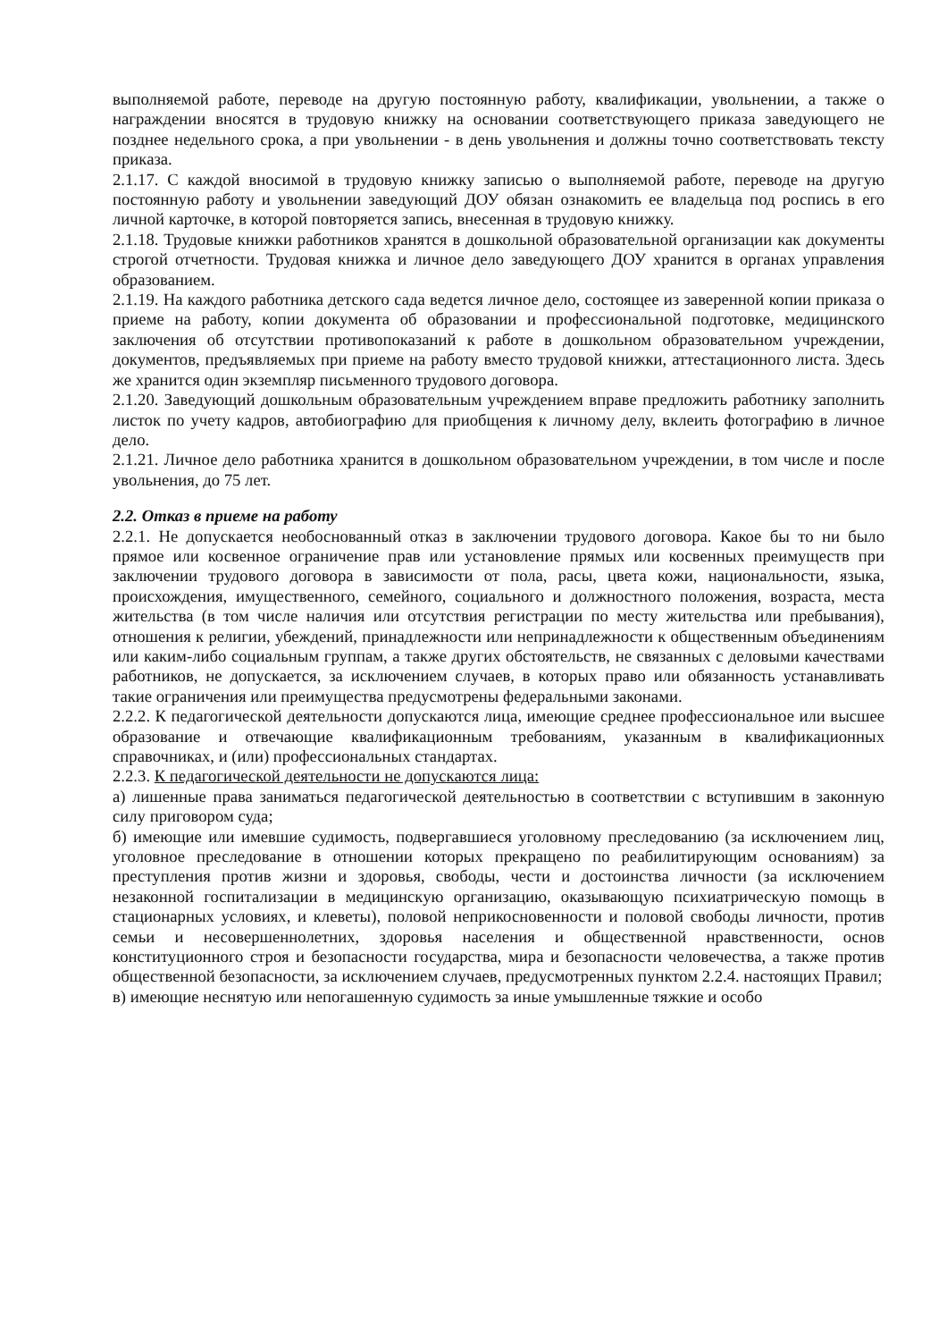выполняемой работе, переводе на другую постоянную работу, квалификации, увольнении, а также о награждении вносятся в трудовую книжку на основании соответствующего приказа заведующего не позднее недельного срока, а при увольнении - в день увольнения и должны точно соответствовать тексту приказа.
2.1.17. С каждой вносимой в трудовую книжку записью о выполняемой работе, переводе на другую постоянную работу и увольнении заведующий ДОУ обязан ознакомить ее владельца под роспись в его личной карточке, в которой повторяется запись, внесенная в трудовую книжку.
2.1.18. Трудовые книжки работников хранятся в дошкольной образовательной организации как документы строгой отчетности. Трудовая книжка и личное дело заведующего ДОУ хранится в органах управления образованием.
2.1.19. На каждого работника детского сада ведется личное дело, состоящее из заверенной копии приказа о приеме на работу, копии документа об образовании и профессиональной подготовке, медицинского заключения об отсутствии противопоказаний к работе в дошкольном образовательном учреждении, документов, предъявляемых при приеме на работу вместо трудовой книжки, аттестационного листа. Здесь же хранится один экземпляр письменного трудового договора.
2.1.20. Заведующий дошкольным образовательным учреждением вправе предложить работнику заполнить листок по учету кадров, автобиографию для приобщения к личному делу, вклеить фотографию в личное дело.
2.1.21. Личное дело работника хранится в дошкольном образовательном учреждении, в том числе и после увольнения, до 75 лет.
2.2. Отказ в приеме на работу
2.2.1. Не допускается необоснованный отказ в заключении трудового договора. Какое бы то ни было прямое или косвенное ограничение прав или установление прямых или косвенных преимуществ при заключении трудового договора в зависимости от пола, расы, цвета кожи, национальности, языка, происхождения, имущественного, семейного, социального и должностного положения, возраста, места жительства (в том числе наличия или отсутствия регистрации по месту жительства или пребывания), отношения к религии, убеждений, принадлежности или непринадлежности к общественным объединениям или каким-либо социальным группам, а также других обстоятельств, не связанных с деловыми качествами работников, не допускается, за исключением случаев, в которых право или обязанность устанавливать такие ограничения или преимущества предусмотрены федеральными законами.
2.2.2. К педагогической деятельности допускаются лица, имеющие среднее профессиональное или высшее образование и отвечающие квалификационным требованиям, указанным в квалификационных справочниках, и (или) профессиональных стандартах.
2.2.3. К педагогической деятельности не допускаются лица:
а) лишенные права заниматься педагогической деятельностью в соответствии с вступившим в законную силу приговором суда;
б) имеющие или имевшие судимость, подвергавшиеся уголовному преследованию (за исключением лиц, уголовное преследование в отношении которых прекращено по реабилитирующим основаниям) за преступления против жизни и здоровья, свободы, чести и достоинства личности (за исключением незаконной госпитализации в медицинскую организацию, оказывающую психиатрическую помощь в стационарных условиях, и клеветы), половой неприкосновенности и половой свободы личности, против семьи и несовершеннолетних, здоровья населения и общественной нравственности, основ конституционного строя и безопасности государства, мира и безопасности человечества, а также против общественной безопасности, за исключением случаев, предусмотренных пунктом 2.2.4. настоящих Правил;
в) имеющие неснятую или непогашенную судимость за иные умышленные тяжкие и особо